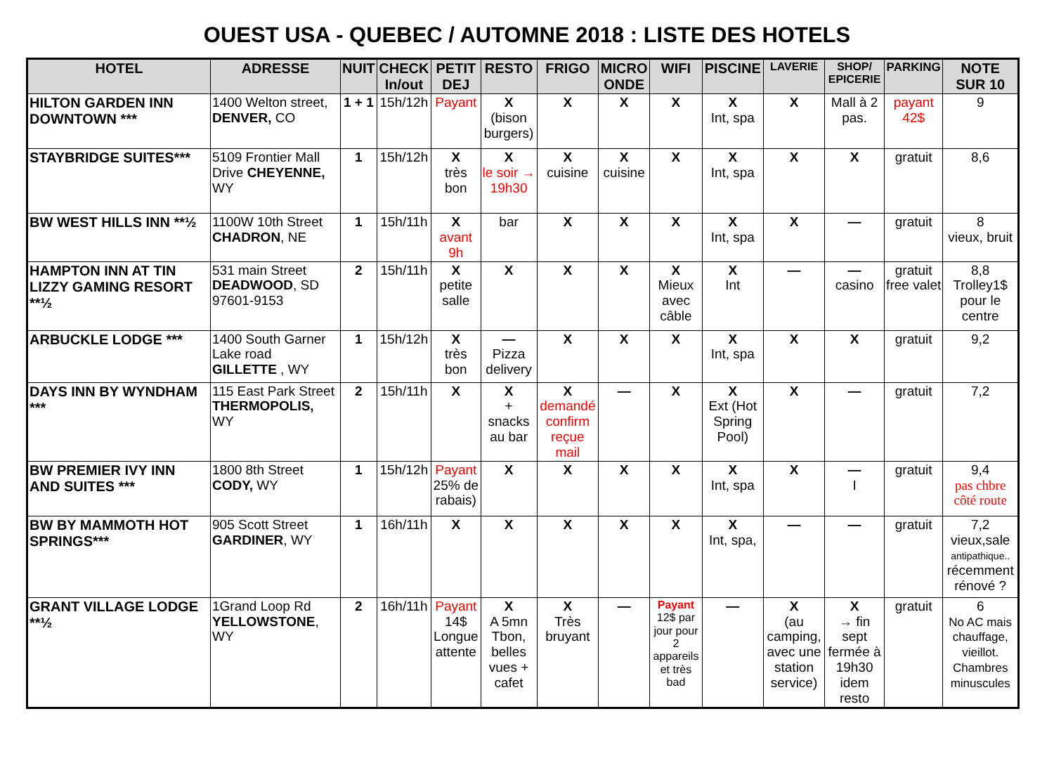OUEST USA - QUEBEC / AUTOMNE 2018 : LISTE DES HOTELS
| HOTEL | ADRESSE | NUIT | CHECK In/out | PETIT DEJ | RESTO | FRIGO | MICRO ONDE | WIFI | PISCINE | LAVERIE | SHOP/ EPICERIE | PARKING | NOTE SUR 10 |
| --- | --- | --- | --- | --- | --- | --- | --- | --- | --- | --- | --- | --- | --- |
| HILTON GARDEN INN DOWNTOWN *** | 1400 Welton street, DENVER, CO | 1 + 1 | 15h/12h | Payant | X (bison burgers) | X | X | X | X Int, spa | X | Mall à 2 pas. | payant 42$ | 9 |
| STAYBRIDGE SUITES*** | 5109 Frontier Mall Drive CHEYENNE, WY | 1 | 15h/12h | X très bon | X le soir → 19h30 | X cuisine | X cuisine | X | X Int, spa | X | X | gratuit | 8,6 |
| BW WEST HILLS INN **½ | 1100W 10th Street CHADRON , NE | 1 | 15h/11h | X avant 9h | bar | X | X | X | X Int, spa | X | — | gratuit | 8 vieux, bruit |
| HAMPTON INN AT TIN LIZZY GAMING RESORT **½ | 531 main Street DEADWOOD , SD 97601-9153 | 2 | 15h/11h | X petite salle | X | X | X | X Mieux avec câble | X Int | — | — casino | gratuit free valet | 8,8 Trolley1$ pour le centre |
| ARBUCKLE LODGE *** | 1400 South Garner Lake road GILLETTE , WY | 1 | 15h/12h | X très bon | — Pizza delivery | X | X | X | X Int, spa | X | X | gratuit | 9,2 |
| DAYS INN BY WYNDHAM *** | 115 East Park Street THERMOPOLIS, WY | 2 | 15h/11h | X | X + snacks au bar | X demandé confirm reçue mail | — | X | X Ext (Hot Spring Pool) | X | — | gratuit | 7,2 |
| BW PREMIER IVY INN AND SUITES *** | 1800 8th Street CODY, WY | 1 | 15h/12h | Payant 25% de rabais) | X | X | X | X | X Int, spa | X | — I | gratuit | 9,4 pas chbre côté route |
| BW BY MAMMOTH HOT SPRINGS*** | 905 Scott Street GARDINER , WY | 1 | 16h/11h | X | X | X | X | X | X Int, spa, | — | — | gratuit | 7,2 vieux,sale antipathique.. récemment rénové ? |
| GRANT VILLAGE LODGE **½ | 1Grand Loop Rd YELLOWSTONE , WY | 2 | 16h/11h | Payant 14$ Longue attente | X A 5mn Tbon, belles vues + cafet | X Très bruyant | — | Payant 12$ par jour pour 2 appareils et très bad | — | X (au camping, avec une station service) | X → fin sept fermée à 19h30 idem resto | gratuit | 6 No AC mais chauffage, vieillot. Chambres minuscules |